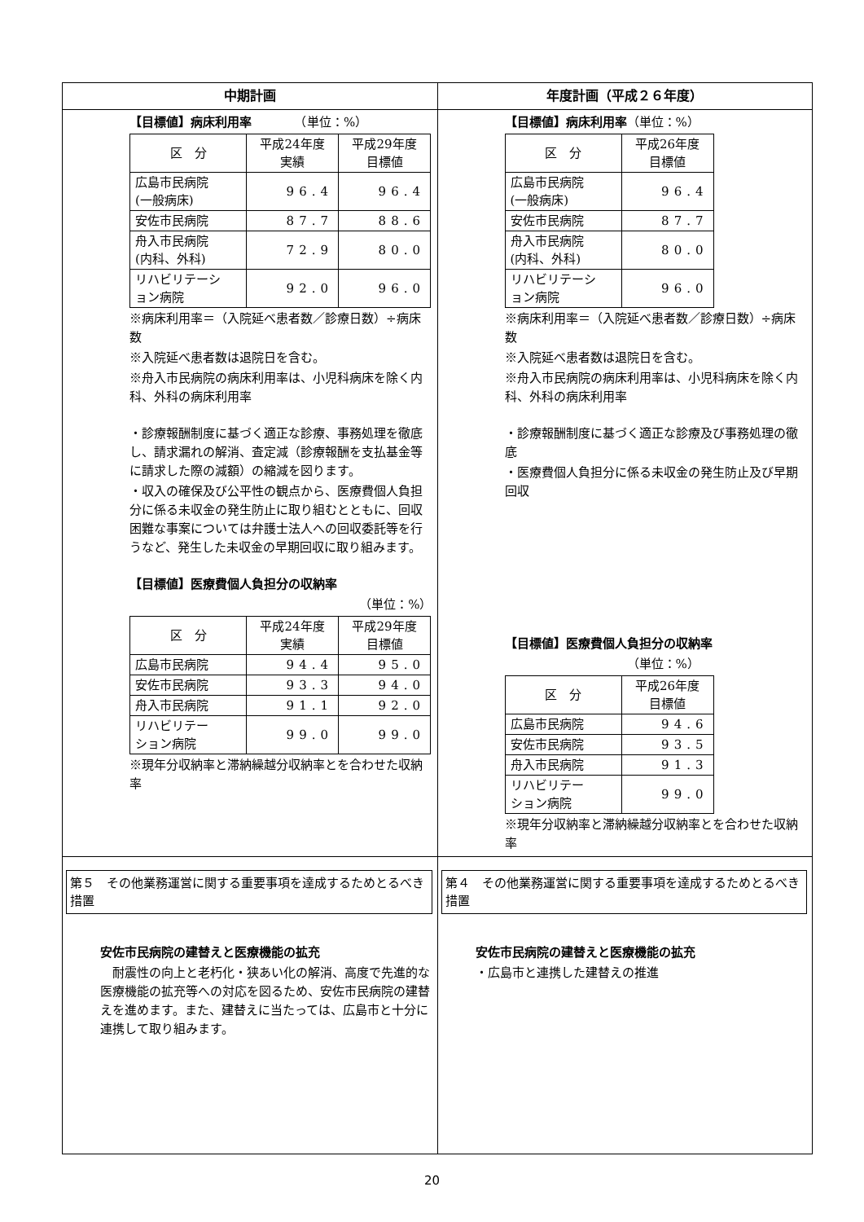| 中期計画 | 年度計画（平成２６年度） |
| --- | --- |
| 【目標値】病床利用率 （単位：%） / 区 分 / 平成24年度 実績 / 平成29年度 目標値 / / 広島市民病院 (一般病床) / 96.4 / 96.4 / / 安佐市民病院 / 87.7 / 88.6 / / 舟入市民病院 (内科、外科) / 72.9 / 80.0 / / リハビリテーシ ョン病院 / 92.0 / 96.0 / ※病床利用率＝（入院延べ患者数／診療日数）÷病床数 ※入院延べ患者数は退院日を含む。 ※舟入市民病院の病床利用率は、小児科病床を除く内科、外科の病床利用率 ・診療報酬制度に基づく適正な診療、事務処理を徹底し、請求漏れの解消、査定減（診療報酬を支払基金等に請求した際の減額）の縮減を図ります。 ・収入の確保及び公平性の観点から、医療費個人負担分に係る未収金の発生防止に取り組むとともに、回収困難な事案については弁護士法人への回収委託等を行うなど、発生した未収金の早期回収に取り組みます。 【目標値】医療費個人負担分の収納率 （単位：%） / 区 分 / 平成24年度 実績 / 平成29年度 目標値 / / 広島市民病院 / 94.4 / 95.0 / / 安佐市民病院 / 93.3 / 94.0 / / 舟入市民病院 / 91.1 / 92.0 / / リハビリテー ション病院 / 99.0 / 99.0 / ※現年分収納率と滞納繰越分収納率とを合わせた収納率 | 【目標値】病床利用率 （単位：%） / 区 分 / 平成26年度 目標値 / / 広島市民病院 (一般病床) / 96.4 / / 安佐市民病院 / 87.7 / / 舟入市民病院 (内科、外科) / 80.0 / / リハビリテーシ ョン病院 / 96.0 / ※病床利用率＝（入院延べ患者数／診療日数）÷病床数 ※入院延べ患者数は退院日を含む。 ※舟入市民病院の病床利用率は、小児科病床を除く内科、外科の病床利用率 ・診療報酬制度に基づく適正な診療及び事務処理の徹底 ・医療費個人負担分に係る未収金の発生防止及び早期回収 【目標値】医療費個人負担分の収納率 （単位：%） / 区 分 / 平成26年度 目標値 / / 広島市民病院 / 94.6 / / 安佐市民病院 / 93.5 / / 舟入市民病院 / 91.3 / / リハビリテー ション病院 / 99.0 / ※現年分収納率と滞納繰越分収納率とを合わせた収納率 |
| 第５ その他業務運営に関する重要事項を達成するためとるべき措置 安佐市民病院の建替えと医療機能の拡充 耐震性の向上と老朽化・狭あい化の解消、高度で先進的な医療機能の拡充等への対応を図るため、安佐市民病院の建替えを進めます。また、建替えに当たっては、広島市と十分に連携して取り組みます。 | 第４ その他業務運営に関する重要事項を達成するためとるべき措置 安佐市民病院の建替えと医療機能の拡充 ・広島市と連携した建替えの推進 |
20